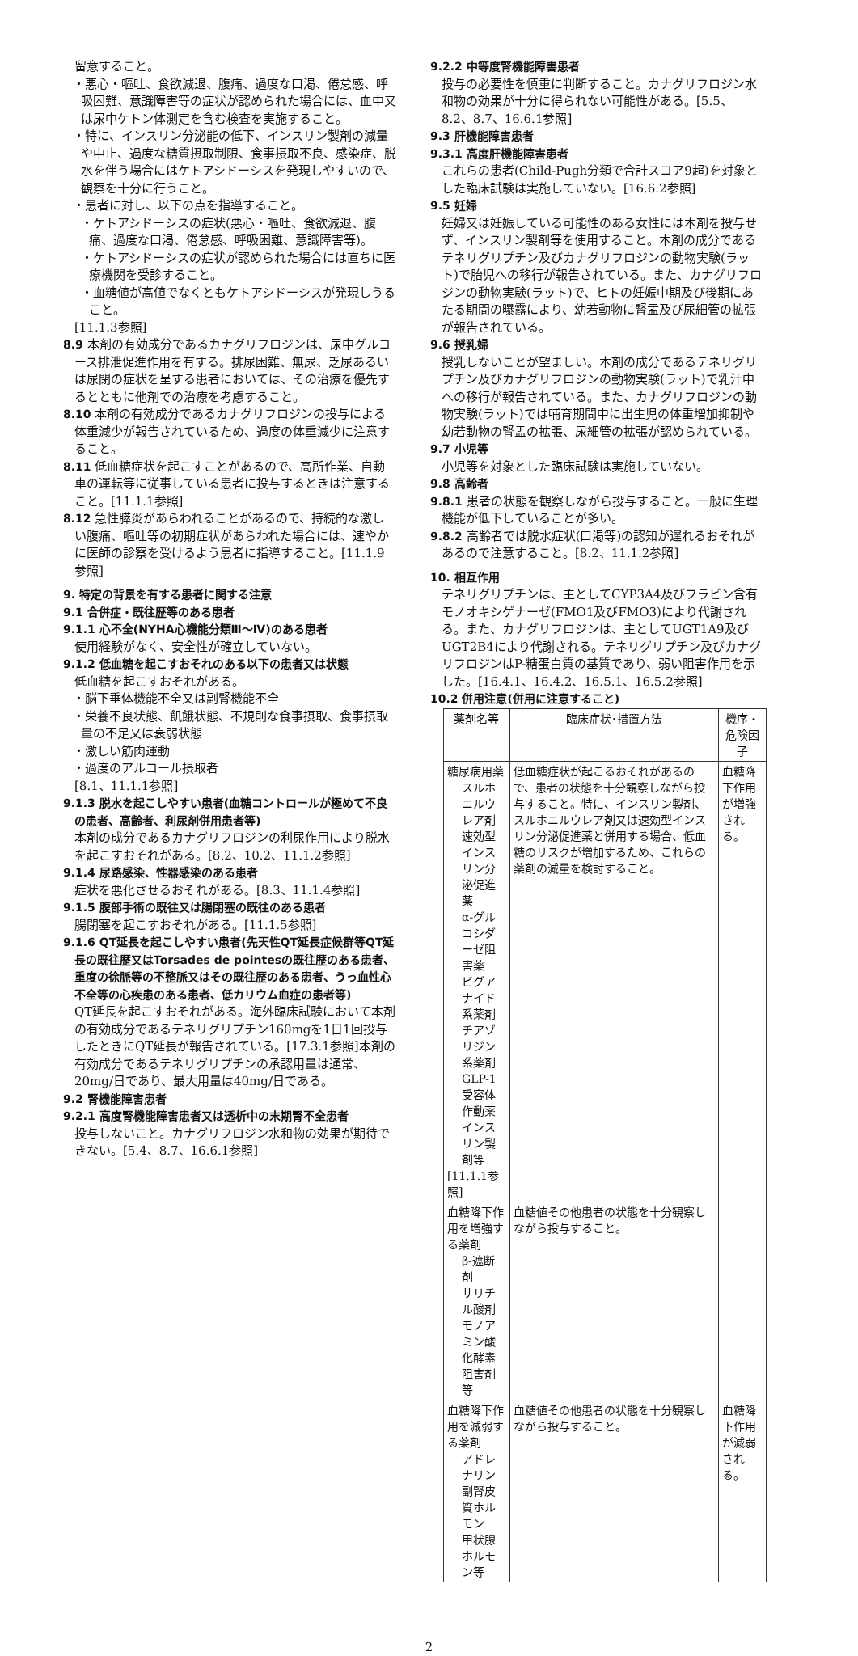留意すること。
・悪心・嘔吐、食欲減退、腹痛、過度な口渇、倦怠感、呼吸困難、意識障害等の症状が認められた場合には、血中又は尿中ケトン体測定を含む検査を実施すること。
・特に、インスリン分泌能の低下、インスリン製剤の減量や中止、過度な糖質摂取制限、食事摂取不良、感染症、脱水を伴う場合にはケトアシドーシスを発現しやすいので、観察を十分に行うこと。
・患者に対し、以下の点を指導すること。
・ケトアシドーシスの症状(悪心・嘔吐、食欲減退、腹痛、過度な口渇、倦怠感、呼吸困難、意識障害等)。
・ケトアシドーシスの症状が認められた場合には直ちに医療機関を受診すること。
・血糖値が高値でなくともケトアシドーシスが発現しうること。
[11.1.3参照]
8.9 本剤の有効成分であるカナグリフロジンは、尿中グルコース排泄促進作用を有する。排尿困難、無尿、乏尿あるいは尿閉の症状を呈する患者においては、その治療を優先するとともに他剤での治療を考慮すること。
8.10 本剤の有効成分であるカナグリフロジンの投与による体重減少が報告されているため、過度の体重減少に注意すること。
8.11 低血糖症状を起こすことがあるので、高所作業、自動車の運転等に従事している患者に投与するときは注意すること。[11.1.1参照]
8.12 急性膵炎があらわれることがあるので、持続的な激しい腹痛、嘔吐等の初期症状があらわれた場合には、速やかに医師の診察を受けるよう患者に指導すること。[11.1.9参照]
9. 特定の背景を有する患者に関する注意
9.1 合併症・既往歴等のある患者
9.1.1 心不全(NYHA心機能分類Ⅲ～Ⅳ)のある患者
使用経験がなく、安全性が確立していない。
9.1.2 低血糖を起こすおそれのある以下の患者又は状態
低血糖を起こすおそれがある。
・脳下垂体機能不全又は副腎機能不全
・栄養不良状態、飢餓状態、不規則な食事摂取、食事摂取量の不足又は衰弱状態
・激しい筋肉運動
・過度のアルコール摂取者
[8.1、11.1.1参照]
9.1.3 脱水を起こしやすい患者(血糖コントロールが極めて不良の患者、高齢者、利尿剤併用患者等)
本剤の成分であるカナグリフロジンの利尿作用により脱水を起こすおそれがある。[8.2、10.2、11.1.2参照]
9.1.4 尿路感染、性器感染のある患者
症状を悪化させるおそれがある。[8.3、11.1.4参照]
9.1.5 腹部手術の既往又は腸閉塞の既往のある患者
腸閉塞を起こすおそれがある。[11.1.5参照]
9.1.6 QT延長を起こしやすい患者(先天性QT延長症候群等QT延長の既往歴又はTorsades de pointesの既往歴のある患者、重度の徐脈等の不整脈又はその既往歴のある患者、うっ血性心不全等の心疾患のある患者、低カリウム血症の患者等)
QT延長を起こすおそれがある。海外臨床試験において本剤の有効成分であるテネリグリプチン160mgを1日1回投与したときにQT延長が報告されている。[17.3.1参照]本剤の有効成分であるテネリグリプチンの承認用量は通常、20mg/日であり、最大用量は40mg/日である。
9.2 腎機能障害患者
9.2.1 高度腎機能障害患者又は透析中の末期腎不全患者
投与しないこと。カナグリフロジン水和物の効果が期待できない。[5.4、8.7、16.6.1参照]
9.2.2 中等度腎機能障害患者
投与の必要性を慎重に判断すること。カナグリフロジン水和物の効果が十分に得られない可能性がある。[5.5、8.2、8.7、16.6.1参照]
9.3 肝機能障害患者
9.3.1 高度肝機能障害患者
これらの患者(Child-Pugh分類で合計スコア9超)を対象とした臨床試験は実施していない。[16.6.2参照]
9.5 妊婦
妊婦又は妊娠している可能性のある女性には本剤を投与せず、インスリン製剤等を使用すること。本剤の成分であるテネリグリプチン及びカナグリフロジンの動物実験(ラット)で胎児への移行が報告されている。また、カナグリフロジンの動物実験(ラット)で、ヒトの妊娠中期及び後期にあたる期間の曝露により、幼若動物に腎盂及び尿細管の拡張が報告されている。
9.6 授乳婦
授乳しないことが望ましい。本剤の成分であるテネリグリプチン及びカナグリフロジンの動物実験(ラット)で乳汁中への移行が報告されている。また、カナグリフロジンの動物実験(ラット)では哺育期間中に出生児の体重増加抑制や幼若動物の腎盂の拡張、尿細管の拡張が認められている。
9.7 小児等
小児等を対象とした臨床試験は実施していない。
9.8 高齢者
9.8.1 患者の状態を観察しながら投与すること。一般に生理機能が低下していることが多い。
9.8.2 高齢者では脱水症状(口渇等)の認知が遅れるおそれがあるので注意すること。[8.2、11.1.2参照]
10. 相互作用
テネリグリプチンは、主としてCYP3A4及びフラビン含有モノオキシゲナーゼ(FMO1及びFMO3)により代謝される。また、カナグリフロジンは、主としてUGT1A9及びUGT2B4により代謝される。テネリグリプチン及びカナグリフロジンはP-糖蛋白質の基質であり、弱い阻害作用を示した。[16.4.1、16.4.2、16.5.1、16.5.2参照]
10.2 併用注意(併用に注意すること)
| 薬剤名等 | 臨床症状･措置方法 | 機序・危険因子 |
| --- | --- | --- |
| 糖尿病用薬 スルホニルウレア剤 速効型インスリン分泌促進薬 α-グルコシダーゼ阻害薬 ビグアナイド系薬剤 チアゾリジン系薬剤 GLP-1受容体作動薬 インスリン製剤等 [11.1.1参照] | 低血糖症状が起こるおそれがあるので、患者の状態を十分観察しながら投与すること。特に、インスリン製剤、スルホニルウレア剤又は速効型インスリン分泌促進薬と併用する場合、低血糖のリスクが増加するため、これらの薬剤の減量を検討すること。 | 血糖降下作用が増強される。 |
| 血糖降下作用を増強する薬剤 β-遮断剤 サリチル酸剤 モノアミン酸化酵素阻害剤等 | 血糖値その他患者の状態を十分観察しながら投与すること。 | |
| 血糖降下作用を減弱する薬剤 アドレナリン 副腎皮質ホルモン 甲状腺ホルモン等 | 血糖値その他患者の状態を十分観察しながら投与すること。 | 血糖降下作用が減弱される。 |
2